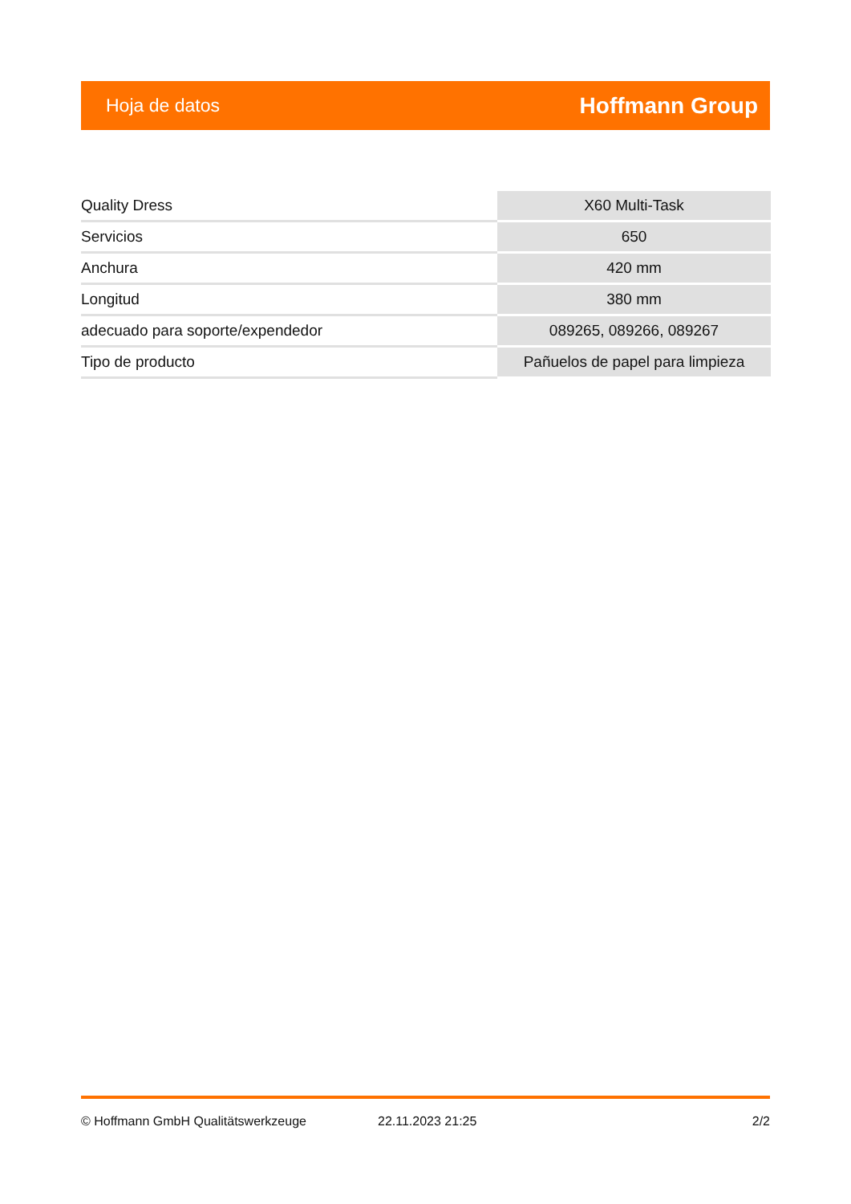Hoja de datos Hoffmann Group
| Quality Dress | X60 Multi-Task |
| Servicios | 650 |
| Anchura | 420 mm |
| Longitud | 380 mm |
| adecuado para soporte/expendedor | 089265, 089266, 089267 |
| Tipo de producto | Pañuelos de papel para limpieza |
© Hoffmann GmbH Qualitätswerkzeuge 22.11.2023 21:25 2/2